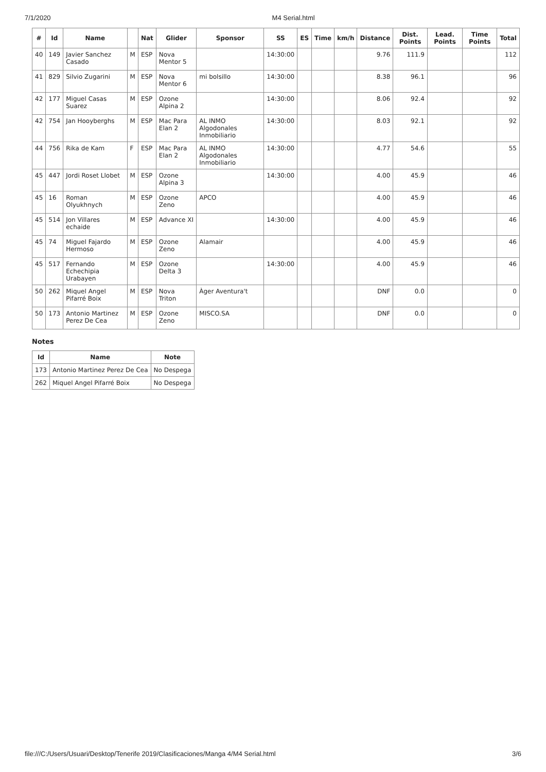7/1/2020 M4 Serial.html
| # | Id | Name | | Nat | Glider | Sponsor | SS | ES | Time | km/h | Distance | Dist. Points | Lead. Points | Time Points | Total |
| --- | --- | --- | --- | --- | --- | --- | --- | --- | --- | --- | --- | --- | --- | --- | --- |
| 40 | 149 | Javier Sanchez Casado | M | ESP | Nova Mentor 5 | | 14:30:00 | | | | 9.76 | 111.9 | | | 112 |
| 41 | 829 | Silvio Zugarini | M | ESP | Nova Mentor 6 | mi bolsillo | 14:30:00 | | | | 8.38 | 96.1 | | | 96 |
| 42 | 177 | Miguel Casas Suarez | M | ESP | Ozone Alpina 2 | | 14:30:00 | | | | 8.06 | 92.4 | | | 92 |
| 42 | 754 | Jan Hooyberghs | M | ESP | Mac Para Elan 2 | AL INMO Algodonales Inmobiliario | 14:30:00 | | | | 8.03 | 92.1 | | | 92 |
| 44 | 756 | Rika de Kam | F | ESP | Mac Para Elan 2 | AL INMO Algodonales Inmobiliario | 14:30:00 | | | | 4.77 | 54.6 | | | 55 |
| 45 | 447 | Jordi Roset Llobet | M | ESP | Ozone Alpina 3 | | 14:30:00 | | | | 4.00 | 45.9 | | | 46 |
| 45 | 16 | Roman Olyukhnych | M | ESP | Ozone Zeno | APCO | | | | | 4.00 | 45.9 | | | 46 |
| 45 | 514 | Jon Villares echaide | M | ESP | Advance XI | | 14:30:00 | | | | 4.00 | 45.9 | | | 46 |
| 45 | 74 | Miguel Fajardo Hermoso | M | ESP | Ozone Zeno | Alamair | | | | | 4.00 | 45.9 | | | 46 |
| 45 | 517 | Fernando Echechipia Urabayen | M | ESP | Ozone Delta 3 | | 14:30:00 | | | | 4.00 | 45.9 | | | 46 |
| 50 | 262 | Miquel Angel Pifarré Boix | M | ESP | Nova Triton | Àger Aventura't | | | | | DNF | 0.0 | | | 0 |
| 50 | 173 | Antonio Martinez Perez De Cea | M | ESP | Ozone Zeno | MISCO.SA | | | | | DNF | 0.0 | | | 0 |
Notes
| Id | Name | Note |
| --- | --- | --- |
| 173 | Antonio Martinez Perez De Cea | No Despega |
| 262 | Miquel Angel Pifarré Boix | No Despega |
file:///C:/Users/Usuari/Desktop/Tenerife 2019/Clasificaciones/Manga 4/M4 Serial.html 3/6